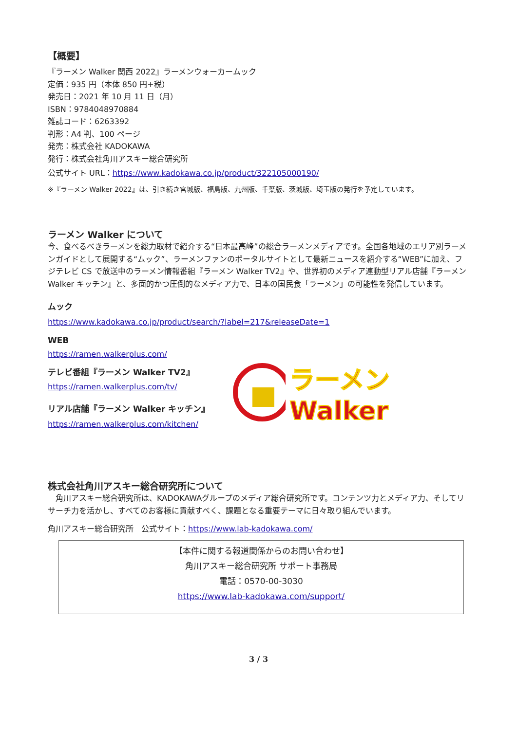【概要】
『ラーメン Walker 関西 2022』ラーメンウォーカームック
定価：935 円（本体 850 円+税）
発売日：2021 年 10 月 11 日（月）
ISBN：9784048970884
雑誌コード：6263392
判形：A4 判、100 ページ
発売：株式会社 KADOKAWA
発行：株式会社角川アスキー総合研究所
公式サイト URL：https://www.kadokawa.co.jp/product/322105000190/
※『ラーメン Walker 2022』は、引き続き宮城版、福島版、九州版、千葉版、茨城版、埼玉版の発行を予定しています。
ラーメン Walker について
今、食べるべきラーメンを総力取材で紹介する“日本最高峰”の総合ラーメンメディアです。全国各地域のエリア別ラーメンガイドとして展開する“ムック”、ラーメンファンのポータルサイトとして最新ニュースを紹介する“WEB”に加え、フジテレビ CS で放送中のラーメン情報番組『ラーメン Walker TV2』や、世界初のメディア連動型リアル店舗『ラーメン Walker キッチン』と、多面的かつ圧倒的なメディア力で、日本の国民食「ラーメン」の可能性を発信しています。
ムック
https://www.kadokawa.co.jp/product/search/?label=217&releaseDate=1
WEB
https://ramen.walkerplus.com/
テレビ番組『ラーメン Walker TV2』
https://ramen.walkerplus.com/tv/
リアル店舗『ラーメン Walker キッチン』
https://ramen.walkerplus.com/kitchen/
ラーメンWalker
株式会社角川アスキー総合研究所について
　角川アスキー総合研究所は、KADOKAWAグループのメディア総合研究所です。コンテンツ力とメディア力、そしてリサーチ力を活かし、すべてのお客様に貢献すべく、課題となる重要テーマに日々取り組んでいます。
角川アスキー総合研究所　公式サイト：https://www.lab-kadokawa.com/
【本件に関する報道関係からのお問い合わせ】
角川アスキー総合研究所 サポート事務局
電話：0570-00-3030
https://www.lab-kadokawa.com/support/
3 / 3